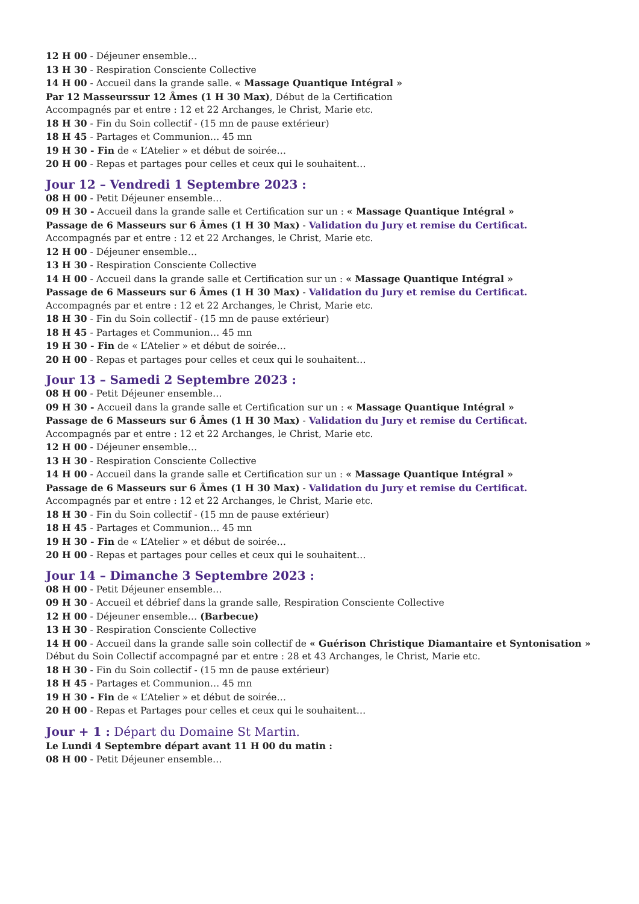12 H 00 - Déjeuner ensemble…
13 H 30 - Respiration Consciente Collective
14 H 00 - Accueil dans la grande salle. « Massage Quantique Intégral »
Par 12 Masseurssur 12 Âmes (1 H 30 Max), Début de la Certification
Accompagnés par et entre : 12 et 22 Archanges, le Christ, Marie etc.
18 H 30 - Fin du Soin collectif - (15 mn de pause extérieur)
18 H 45 - Partages et Communion… 45 mn
19 H 30 - Fin de « L’Atelier » et début de soirée…
20 H 00 - Repas et partages pour celles et ceux qui le souhaitent…
Jour 12 – Vendredi 1 Septembre 2023 :
08 H 00 - Petit Déjeuner ensemble…
09 H 30 - Accueil dans la grande salle et Certification sur un : « Massage Quantique Intégral »
Passage de 6 Masseurs sur 6 Âmes (1 H 30 Max) - Validation du Jury et remise du Certificat.
Accompagnés par et entre : 12 et 22 Archanges, le Christ, Marie etc.
12 H 00 - Déjeuner ensemble…
13 H 30 - Respiration Consciente Collective
14 H 00 - Accueil dans la grande salle et Certification sur un : « Massage Quantique Intégral »
Passage de 6 Masseurs sur 6 Âmes (1 H 30 Max) - Validation du Jury et remise du Certificat.
Accompagnés par et entre : 12 et 22 Archanges, le Christ, Marie etc.
18 H 30 - Fin du Soin collectif - (15 mn de pause extérieur)
18 H 45 - Partages et Communion… 45 mn
19 H 30 - Fin de « L’Atelier » et début de soirée…
20 H 00 - Repas et partages pour celles et ceux qui le souhaitent…
Jour 13 – Samedi 2 Septembre 2023 :
08 H 00 - Petit Déjeuner ensemble…
09 H 30 - Accueil dans la grande salle et Certification sur un : « Massage Quantique Intégral »
Passage de 6 Masseurs sur 6 Âmes (1 H 30 Max) - Validation du Jury et remise du Certificat.
Accompagnés par et entre : 12 et 22 Archanges, le Christ, Marie etc.
12 H 00 - Déjeuner ensemble…
13 H 30 - Respiration Consciente Collective
14 H 00 - Accueil dans la grande salle et Certification sur un : « Massage Quantique Intégral »
Passage de 6 Masseurs sur 6 Âmes (1 H 30 Max) - Validation du Jury et remise du Certificat.
Accompagnés par et entre : 12 et 22 Archanges, le Christ, Marie etc.
18 H 30 - Fin du Soin collectif - (15 mn de pause extérieur)
18 H 45 - Partages et Communion… 45 mn
19 H 30 - Fin de « L’Atelier » et début de soirée…
20 H 00 - Repas et partages pour celles et ceux qui le souhaitent…
Jour 14 – Dimanche 3 Septembre 2023 :
08 H 00 - Petit Déjeuner ensemble…
09 H 30 - Accueil et débrief dans la grande salle, Respiration Consciente Collective
12 H 00 - Déjeuner ensemble… (Barbecue)
13 H 30 - Respiration Consciente Collective
14 H 00 - Accueil dans la grande salle soin collectif de « Guérison Christique Diamantaire et Syntonisation »
Début du Soin Collectif accompagné par et entre : 28 et 43 Archanges, le Christ, Marie etc.
18 H 30 - Fin du Soin collectif - (15 mn de pause extérieur)
18 H 45 - Partages et Communion… 45 mn
19 H 30 - Fin de « L’Atelier » et début de soirée…
20 H 00 - Repas et Partages pour celles et ceux qui le souhaitent…
Jour + 1 : Départ du Domaine St Martin.
Le Lundi 4 Septembre départ avant 11 H 00 du matin :
08 H 00 - Petit Déjeuner ensemble…